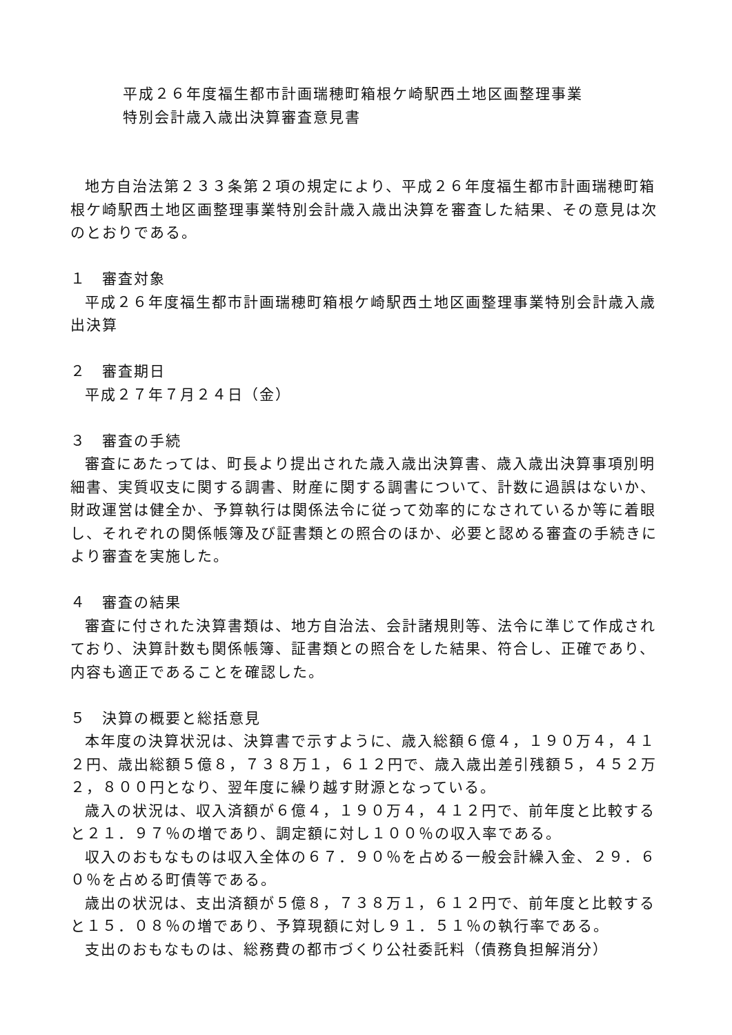平成２６年度福生都市計画瑞穂町箱根ケ崎駅西土地区画整理事業
特別会計歳入歳出決算審査意見書
地方自治法第２３３条第２項の規定により、平成２６年度福生都市計画瑞穂町箱根ケ崎駅西土地区画整理事業特別会計歳入歳出決算を審査した結果、その意見は次のとおりである。
１　審査対象
平成２６年度福生都市計画瑞穂町箱根ケ崎駅西土地区画整理事業特別会計歳入歳出決算
２　審査期日
平成２７年７月２４日（金）
３　審査の手続
審査にあたっては、町長より提出された歳入歳出決算書、歳入歳出決算事項別明細書、実質収支に関する調書、財産に関する調書について、計数に過誤はないか、財政運営は健全か、予算執行は関係法令に従って効率的になされているか等に着眼し、それぞれの関係帳簿及び証書類との照合のほか、必要と認める審査の手続きにより審査を実施した。
４　審査の結果
審査に付された決算書類は、地方自治法、会計諸規則等、法令に準じて作成されており、決算計数も関係帳簿、証書類との照合をした結果、符合し、正確であり、内容も適正であることを確認した。
５　決算の概要と総括意見
本年度の決算状況は、決算書で示すように、歳入総額６億４，１９０万４，４１２円、歳出総額５億８，７３８万１，６１２円で、歳入歳出差引残額５，４５２万２，８００円となり、翌年度に繰り越す財源となっている。
歳入の状況は、収入済額が６億４，１９０万４，４１２円で、前年度と比較すると２１．９７％の増であり、調定額に対し１００％の収入率である。
収入のおもなものは収入全体の６７．９０％を占める一般会計繰入金、２９．６０％を占める町債等である。
歳出の状況は、支出済額が５億８，７３８万１，６１２円で、前年度と比較すると１５．０８％の増であり、予算現額に対し９１．５１％の執行率である。
支出のおもなものは、総務費の都市づくり公社委託料（債務負担解消分）